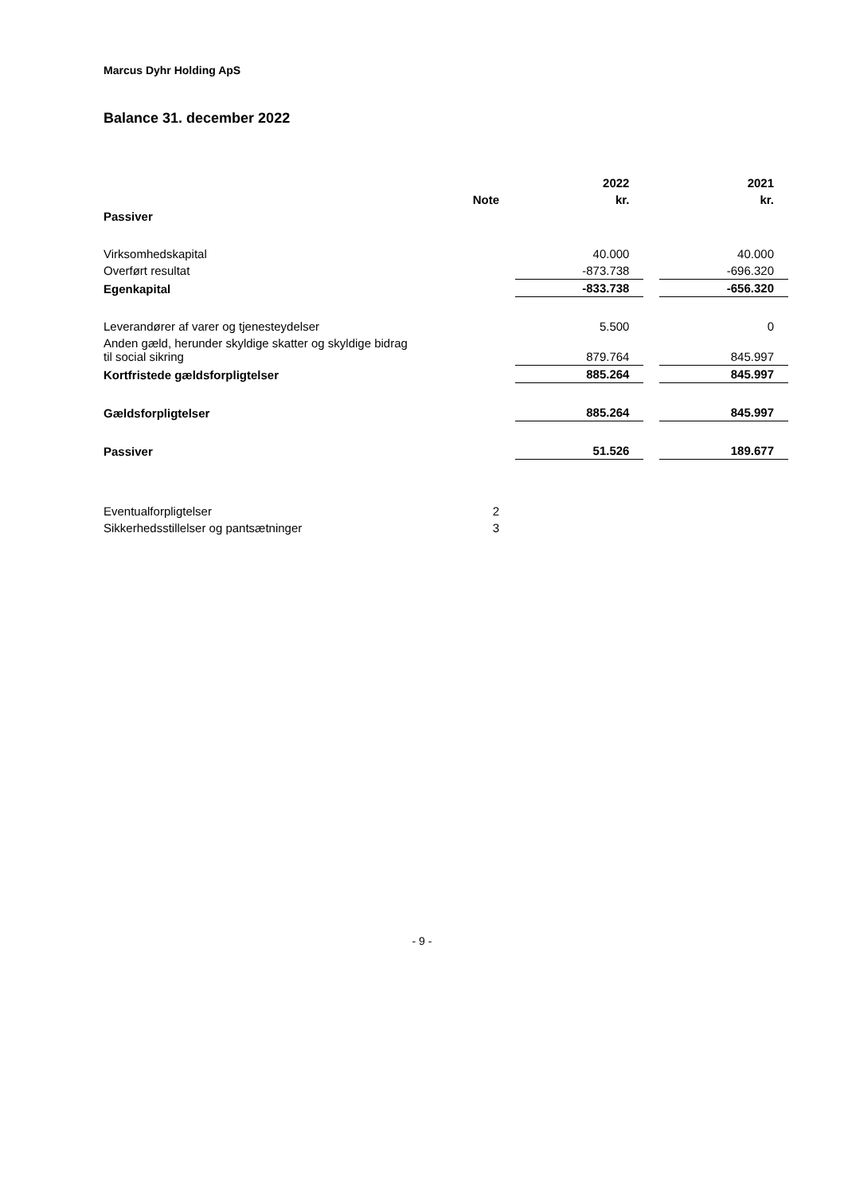Marcus Dyhr Holding ApS
Balance 31. december 2022
| | | | 2022 | | 2021 |
| --- | --- | --- | --- | --- | --- |
| | Note | | kr. | | kr. |
| Passiver | | | | | |
| Virksomhedskapital | | | 40.000 | | 40.000 |
| Overført resultat | | | -873.738 | | -696.320 |
| Egenkapital | | | -833.738 | | -656.320 |
| Leverandører af varer og tjenesteydelser | | | 5.500 | | 0 |
| Anden gæld, herunder skyldige skatter og skyldige bidrag til social sikring | | | 879.764 | | 845.997 |
| Kortfristede gældsforpligtelser | | | 885.264 | | 845.997 |
| Gældsforpligtelser | | | 885.264 | | 845.997 |
| Passiver | | | 51.526 | | 189.677 |
| Eventualforpligtelser | 2 | | | | |
| Sikkerhedsstillelser og pantsætninger | 3 | | | | |
- 9 -